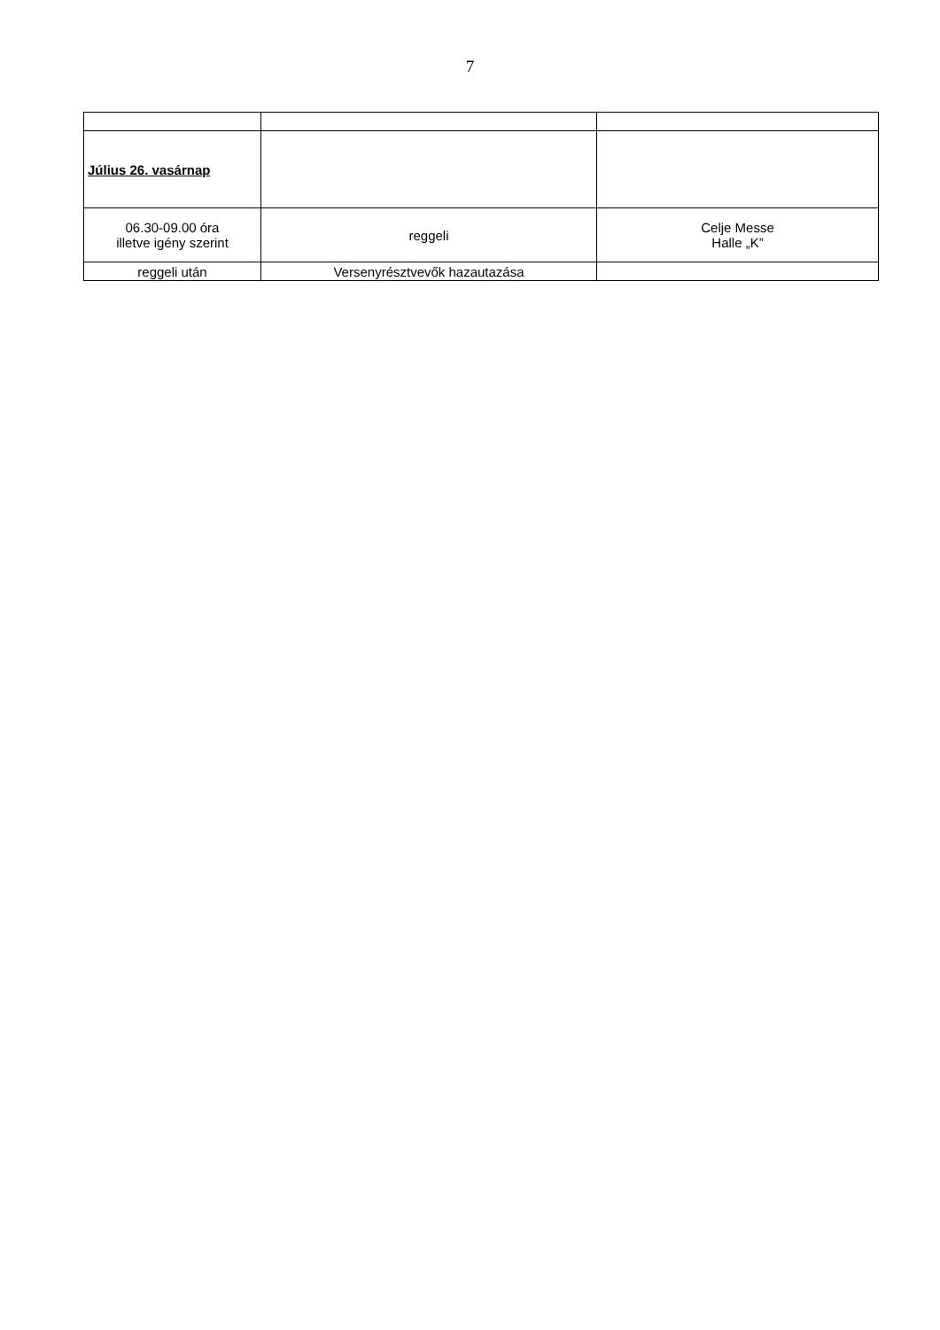7
| Július 26. vasárnap | | |
| 06.30-09.00 óra illetve igény szerint | reggeli | Celje Messe Halle „K” |
| reggeli után | Versenyrésztvevők hazautazása | |